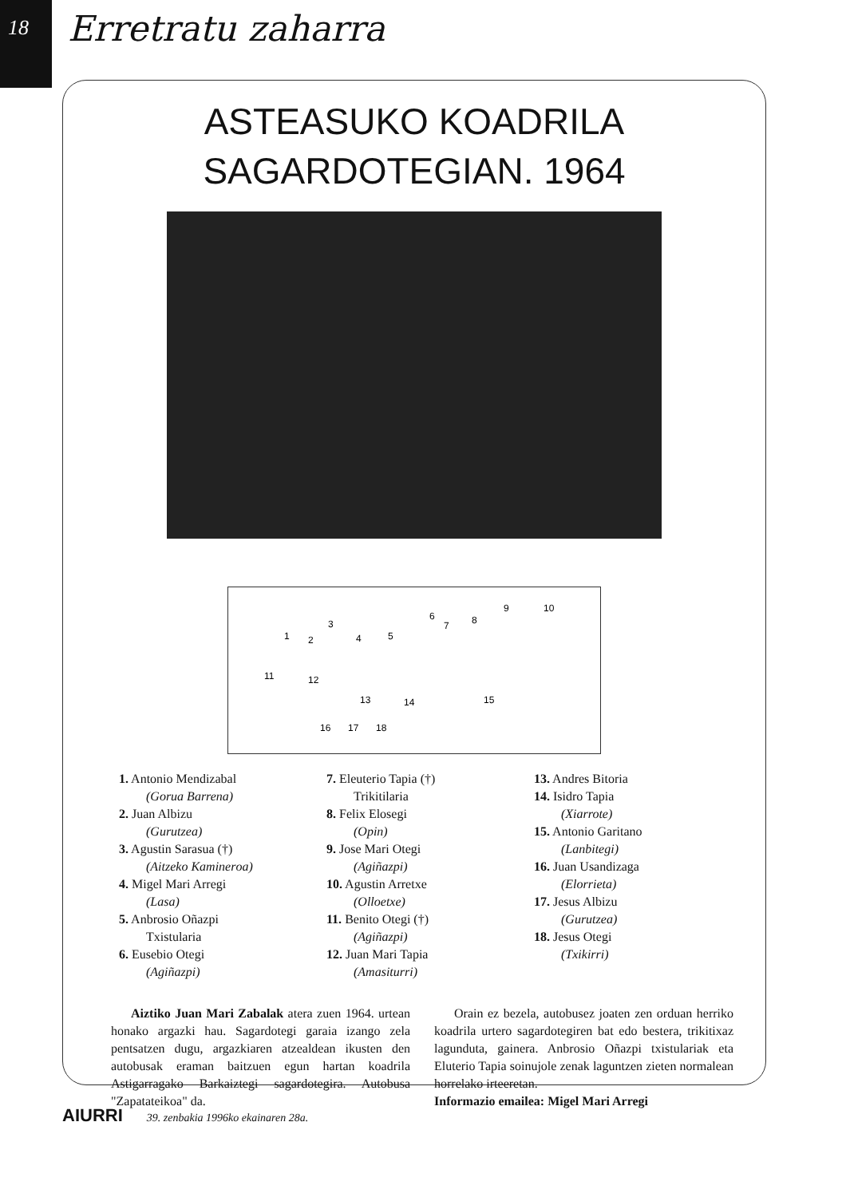18 Erretratu zaharra
ASTEASUKO KOADRILA
SAGARDOTEGIAN. 1964
1
2
3
4
5
6
7
8
9
10
11
12
13
14
15
16
17
18
1. Antonio Mendizabal
(Gorua Barrena)
2. Juan Albizu
(Gurutzea)
3. Agustin Sarasua (†)
(Aitzeko Kaminerоa)
4. Migel Mari Arregi
(Lasa)
5. Anbrosio Oñazpi
Txistularia
6. Eusebio Otegi
(Agiñazpi)
7. Eleuterio Tapia (†)
Trikitilaria
8. Felix Elosegi
(Opin)
9. Jose Mari Otegi
(Agiñazpi)
10. Agustin Arretxe
(Olloetxe)
11. Benito Otegi (†)
(Agiñazpi)
12. Juan Mari Tapia
(Amasiturri)
13. Andres Bitoria
14. Isidro Tapia
(Xiarrote)
15. Antonio Garitano
(Lanbitegi)
16. Juan Usandizaga
(Elorrieta)
17. Jesus Albizu
(Gurutzea)
18. Jesus Otegi
(Txikirri)
Aiztiko Juan Mari Zabalak atera zuen 1964. urtean honako argazki hau. Sagardotegi garaia izango zela pentsatzen dugu, argazkiaren atzealdean ikusten den autobusak eraman baitzuen egun hartan koadrila Astigarragako Barkaiztegi sagardotegira. Autobusa "Zapatateikoa" da.
Orain ez bezela, autobusez joaten zen orduan herriko koadrila urtero sagardotegiren bat edo bestera, trikitixaz lagunduta, gainera. Anbrosio Oñazpi txistulariak eta Eluterio Tapia soinujole zenak laguntzen zieten normalean horrelako irteeretan.
Informazio emailea: Migel Mari Arregi
AIURRI 39. zenbakia 1996ko ekainaren 28a.